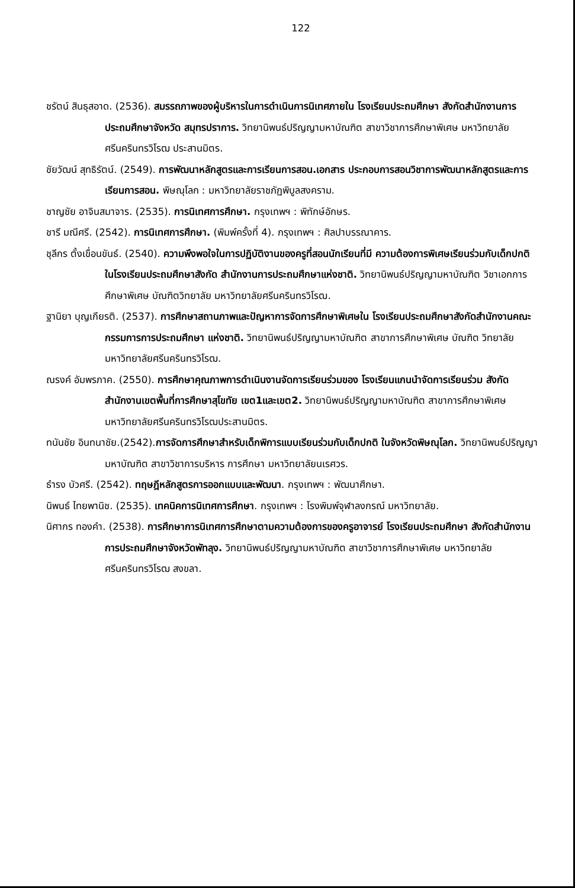122
ชรัตน์ สินธุสอาด. (2536). สมรรถภาพของผู้บริหารในการดำเนินการนิเทศภายใน โรงเรียนประถมศึกษา สังกัดสำนักงานการประถมศึกษาจังหวัด สมุทรปราการ. วิทยานิพนธ์ปริญญามหาบัณฑิต สาขาวิชาการศึกษาพิเศษ มหาวิทยาลัยศรีนครินทรวิโรฒ ประสานมิตร.
ชัยวัฒน์ สุทธิรัตน์. (2549). การพัฒนาหลักสูตรและการเรียนการสอน.เอกสาร ประกอบการสอนวิชาการพัฒนาหลักสูตรและการเรียนการสอน. พิษณุโลก : มหาวิทยาลัยราชภัฏพิบูลสงคราม.
ชาญชัย อาจินสมาจาร. (2535). การนิเทศการศึกษา. กรุงเทพฯ : พิทักษ์อักษร.
ชารี มณีศรี. (2542). การนิเทศการศึกษา. (พิมพ์ครั้งที่ 4). กรุงเทพฯ : ศิลปาบรรณาคาร.
ชุลีกร ตั้งเขื่อนขันธ์. (2540). ความพึงพอใจในการปฏิบัติงานของครูที่สอนนักเรียนที่มี ความต้องการพิเศษเรียนร่วมกับเด็กปกติในโรงเรียนประถมศึกษาสังกัด สำนักงานการประถมศึกษาแห่งชาติ. วิทยานิพนธ์ปริญญามหาบัณฑิต วิชาเอกการศึกษาพิเศษ บัณฑิตวิทยาลัย มหาวิทยาลัยศรีนครินทรวิโรฒ.
ฐานิยา บุญเกียรติ. (2537). การศึกษาสถานภาพและปัญหาการจัดการศึกษาพิเศษใน โรงเรียนประถมศึกษาสังกัดสำนักงานคณะกรรมการการประถมศึกษา แห่งชาติ. วิทยานิพนธ์ปริญญามหาบัณฑิต สาขาการศึกษาพิเศษ บัณฑิต วิทยาลัยมหาวิทยาลัยศรีนครินทรวิโรฒ.
ณรงค์ อัมพรภาค. (2550). การศึกษาคุณภาพการดำเนินงานจัดการเรียนร่วมของ โรงเรียนแกนนำจัดการเรียนร่วม สังกัดสำนักงานเขตพื้นที่การศึกษาสุโขทัย เขต1และเขต2. วิทยานิพนธ์ปริญญามหาบัณฑิต สาขาการศึกษาพิเศษ มหาวิทยาลัยศรีนครินทรวิโรฒประสานมิตร.
ทนันชัย อินทนาชัย.(2542).การจัดการศึกษาสำหรับเด็กพิการแบบเรียนร่วมกับเด็กปกติ ในจังหวัดพิษณุโลก. วิทยานิพนธ์ปริญญามหาบัณฑิต สาขาวิชาการบริหาร การศึกษา มหาวิทยาลัยนเรศวร.
ธำรง บัวศรี. (2542). ทฤษฎีหลักสูตรการออกแบบและพัฒนา. กรุงเทพฯ : พัฒนาศึกษา.
นิพนธ์ ไทยพานิช. (2535). เทคนิคการนิเทศการศึกษา. กรุงเทพฯ : โรงพิมพ์จุฬาลงกรณ์ มหาวิทยาลัย.
นิศากร ทองคำ. (2538). การศึกษาการนิเทศการศึกษาตามความต้องการของครูอาจารย์ โรงเรียนประถมศึกษา สังกัดสำนักงานการประถมศึกษาจังหวัดพัทลุง. วิทยานิพนธ์ปริญญามหาบัณฑิต สาขาวิชาการศึกษาพิเศษ มหาวิทยาลัย ศรีนครินทรวิโรฒ สงขลา.